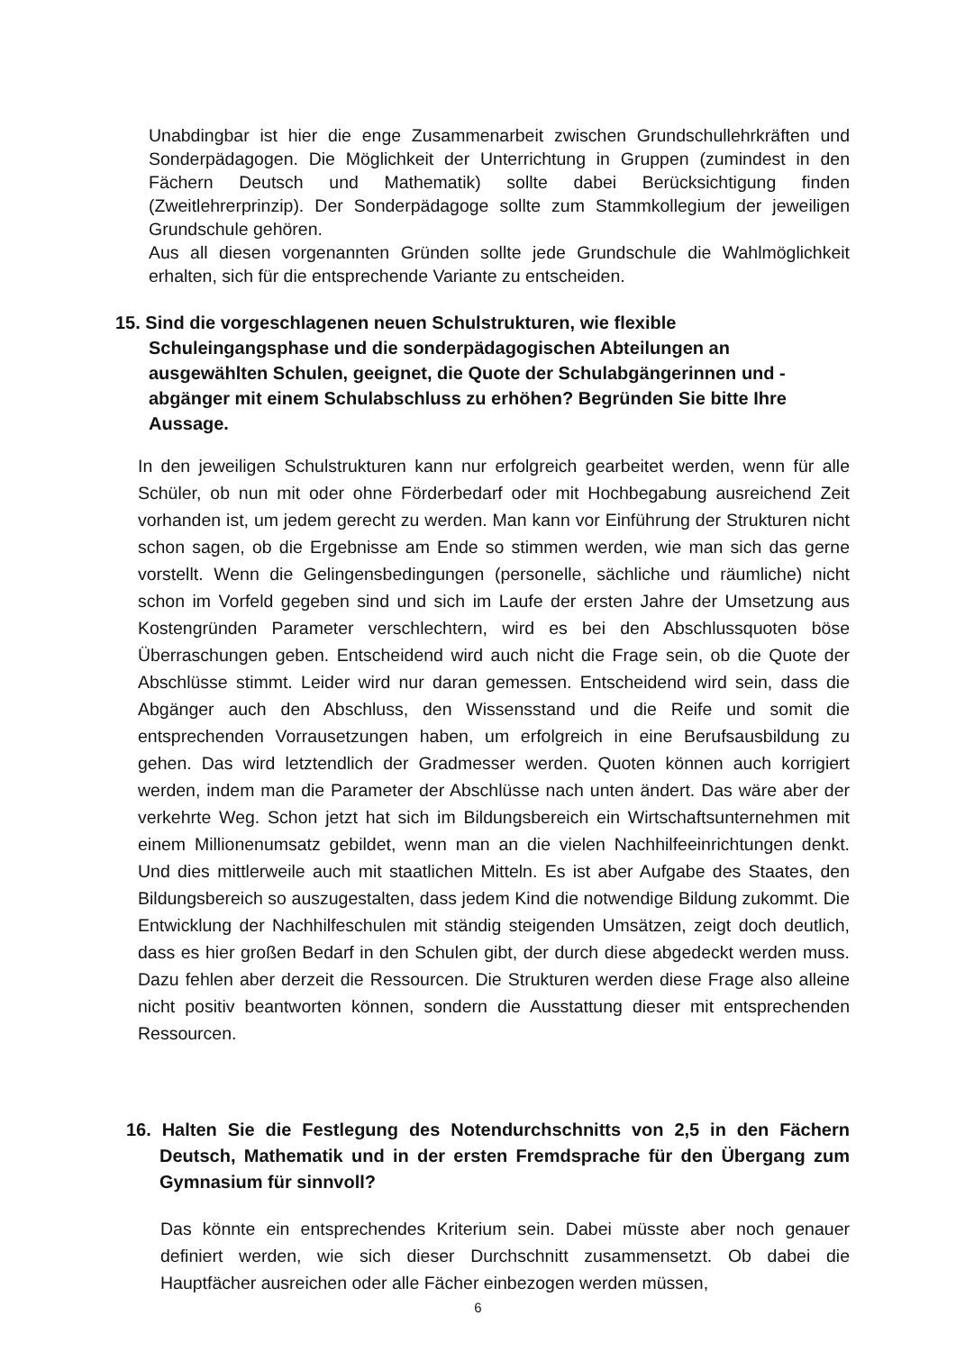Unabdingbar ist hier die enge Zusammenarbeit zwischen Grundschullehrkräften und Sonderpädagogen. Die Möglichkeit der Unterrichtung in Gruppen (zumindest in den Fächern Deutsch und Mathematik) sollte dabei Berücksichtigung finden (Zweitlehrerprinzip). Der Sonderpädagoge sollte zum Stammkollegium der jeweiligen Grundschule gehören.
Aus all diesen vorgenannten Gründen sollte jede Grundschule die Wahlmöglichkeit erhalten, sich für die entsprechende Variante zu entscheiden.
15. Sind die vorgeschlagenen neuen Schulstrukturen, wie flexible Schuleingangsphase und die sonderpädagogischen Abteilungen an ausgewählten Schulen, geeignet, die Quote der Schulabgängerinnen und -abgänger mit einem Schulabschluss zu erhöhen? Begründen Sie bitte Ihre Aussage.
In den jeweiligen Schulstrukturen kann nur erfolgreich gearbeitet werden, wenn für alle Schüler, ob nun mit oder ohne Förderbedarf oder mit Hochbegabung ausreichend Zeit vorhanden ist, um jedem gerecht zu werden. Man kann vor Einführung der Strukturen nicht schon sagen, ob die Ergebnisse am Ende so stimmen werden, wie man sich das gerne vorstellt. Wenn die Gelingensbedingungen (personelle, sächliche und räumliche) nicht schon im Vorfeld gegeben sind und sich im Laufe der ersten Jahre der Umsetzung aus Kostengründen Parameter verschlechtern, wird es bei den Abschlussquoten böse Überraschungen geben. Entscheidend wird auch nicht die Frage sein, ob die Quote der Abschlüsse stimmt. Leider wird nur daran gemessen. Entscheidend wird sein, dass die Abgänger auch den Abschluss, den Wissensstand und die Reife und somit die entsprechenden Vorrausetzungen haben, um erfolgreich in eine Berufsausbildung zu gehen. Das wird letztendlich der Gradmesser werden. Quoten können auch korrigiert werden, indem man die Parameter der Abschlüsse nach unten ändert. Das wäre aber der verkehrte Weg. Schon jetzt hat sich im Bildungsbereich ein Wirtschaftsunternehmen mit einem Millionenumsatz gebildet, wenn man an die vielen Nachhilfeeinrichtungen denkt. Und dies mittlerweile auch mit staatlichen Mitteln. Es ist aber Aufgabe des Staates, den Bildungsbereich so auszugestalten, dass jedem Kind die notwendige Bildung zukommt. Die Entwicklung der Nachhilfeschulen mit ständig steigenden Umsätzen, zeigt doch deutlich, dass es hier großen Bedarf in den Schulen gibt, der durch diese abgedeckt werden muss. Dazu fehlen aber derzeit die Ressourcen. Die Strukturen werden diese Frage also alleine nicht positiv beantworten können, sondern die Ausstattung dieser mit entsprechenden Ressourcen.
16. Halten Sie die Festlegung des Notendurchschnitts von 2,5 in den Fächern Deutsch, Mathematik und in der ersten Fremdsprache für den Übergang zum Gymnasium für sinnvoll?
Das könnte ein entsprechendes Kriterium sein. Dabei müsste aber noch genauer definiert werden, wie sich dieser Durchschnitt zusammensetzt. Ob dabei die Hauptfächer ausreichen oder alle Fächer einbezogen werden müssen,
6